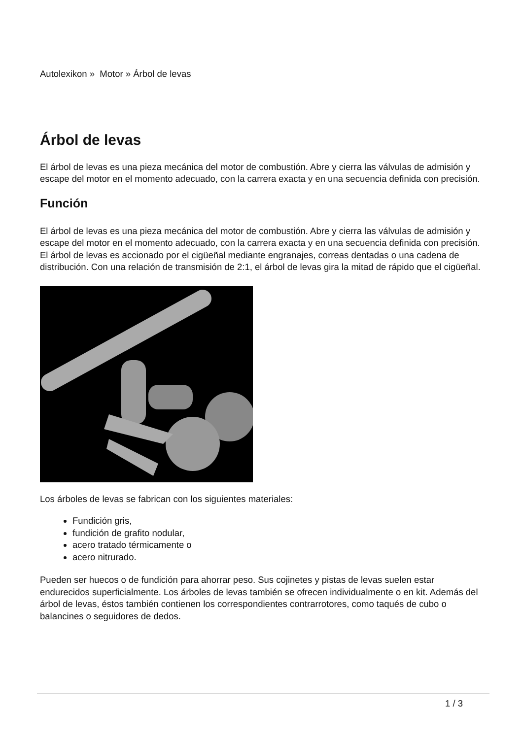Autolexikon » Motor » Árbol de levas
Árbol de levas
El árbol de levas es una pieza mecánica del motor de combustión. Abre y cierra las válvulas de admisión y escape del motor en el momento adecuado, con la carrera exacta y en una secuencia definida con precisión.
Función
El árbol de levas es una pieza mecánica del motor de combustión. Abre y cierra las válvulas de admisión y escape del motor en el momento adecuado, con la carrera exacta y en una secuencia definida con precisión. El árbol de levas es accionado por el cigüeñal mediante engranajes, correas dentadas o una cadena de distribución. Con una relación de transmisión de 2:1, el árbol de levas gira la mitad de rápido que el cigüeñal.
Los árboles de levas se fabrican con los siguientes materiales:
Fundición gris,
fundición de grafito nodular,
acero tratado térmicamente o
acero nitrurado.
Pueden ser huecos o de fundición para ahorrar peso. Sus cojinetes y pistas de levas suelen estar endurecidos superficialmente. Los árboles de levas también se ofrecen individualmente o en kit. Además del árbol de levas, éstos también contienen los correspondientes contrarrotores, como taqués de cubo o balancines o seguidores de dedos.
1 / 3